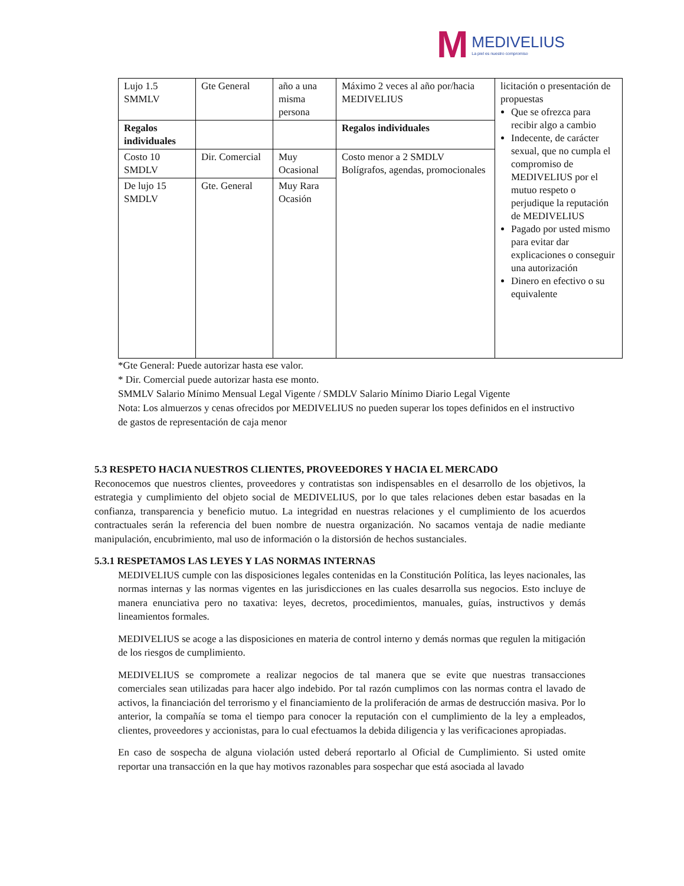M MEDIVELIUS
La piel es nuestro compromiso
| Lujo 1.5 SMMLV | Gte General | año a una misma persona | Máximo 2 veces al año por/hacia MEDIVELIUS | licitación o presentación de propuestas Que se ofrezca para recibir algo a cambio Indecente, de carácter sexual, que no cumpla el compromiso de MEDIVELIUS por el mutuo respeto o perjudique la reputación de MEDIVELIUS Pagado por usted mismo para evitar dar explicaciones o conseguir una autorización Dinero en efectivo o su equivalente |
| Regalos individuales | | | Regalos individuales | |
| Costo 10 SMDLV | Dir. Comercial | Muy Ocasional | Costo menor a 2 SMDLV Bolígrafos, agendas, promocionales | |
| De lujo 15 SMDLV | Gte. General | Muy Rara Ocasión | | |
*Gte General: Puede autorizar hasta ese valor.
* Dir. Comercial puede autorizar hasta ese monto.
SMMLV Salario Mínimo Mensual Legal Vigente / SMDLV Salario Mínimo Diario Legal Vigente
Nota: Los almuerzos y cenas ofrecidos por MEDIVELIUS no pueden superar los topes definidos en el instructivo de gastos de representación de caja menor
5.3 RESPETO HACIA NUESTROS CLIENTES, PROVEEDORES Y HACIA EL MERCADO
Reconocemos que nuestros clientes, proveedores y contratistas son indispensables en el desarrollo de los objetivos, la estrategia y cumplimiento del objeto social de MEDIVELIUS, por lo que tales relaciones deben estar basadas en la confianza, transparencia y beneficio mutuo. La integridad en nuestras relaciones y el cumplimiento de los acuerdos contractuales serán la referencia del buen nombre de nuestra organización. No sacamos ventaja de nadie mediante manipulación, encubrimiento, mal uso de información o la distorsión de hechos sustanciales.
5.3.1 RESPETAMOS LAS LEYES Y LAS NORMAS INTERNAS
MEDIVELIUS cumple con las disposiciones legales contenidas en la Constitución Política, las leyes nacionales, las normas internas y las normas vigentes en las jurisdicciones en las cuales desarrolla sus negocios. Esto incluye de manera enunciativa pero no taxativa: leyes, decretos, procedimientos, manuales, guías, instructivos y demás lineamientos formales.
MEDIVELIUS se acoge a las disposiciones en materia de control interno y demás normas que regulen la mitigación de los riesgos de cumplimiento.
MEDIVELIUS se compromete a realizar negocios de tal manera que se evite que nuestras transacciones comerciales sean utilizadas para hacer algo indebido. Por tal razón cumplimos con las normas contra el lavado de activos, la financiación del terrorismo y el financiamiento de la proliferación de armas de destrucción masiva. Por lo anterior, la compañía se toma el tiempo para conocer la reputación con el cumplimiento de la ley a empleados, clientes, proveedores y accionistas, para lo cual efectuamos la debida diligencia y las verificaciones apropiadas.
En caso de sospecha de alguna violación usted deberá reportarlo al Oficial de Cumplimiento. Si usted omite reportar una transacción en la que hay motivos razonables para sospechar que está asociada al lavado